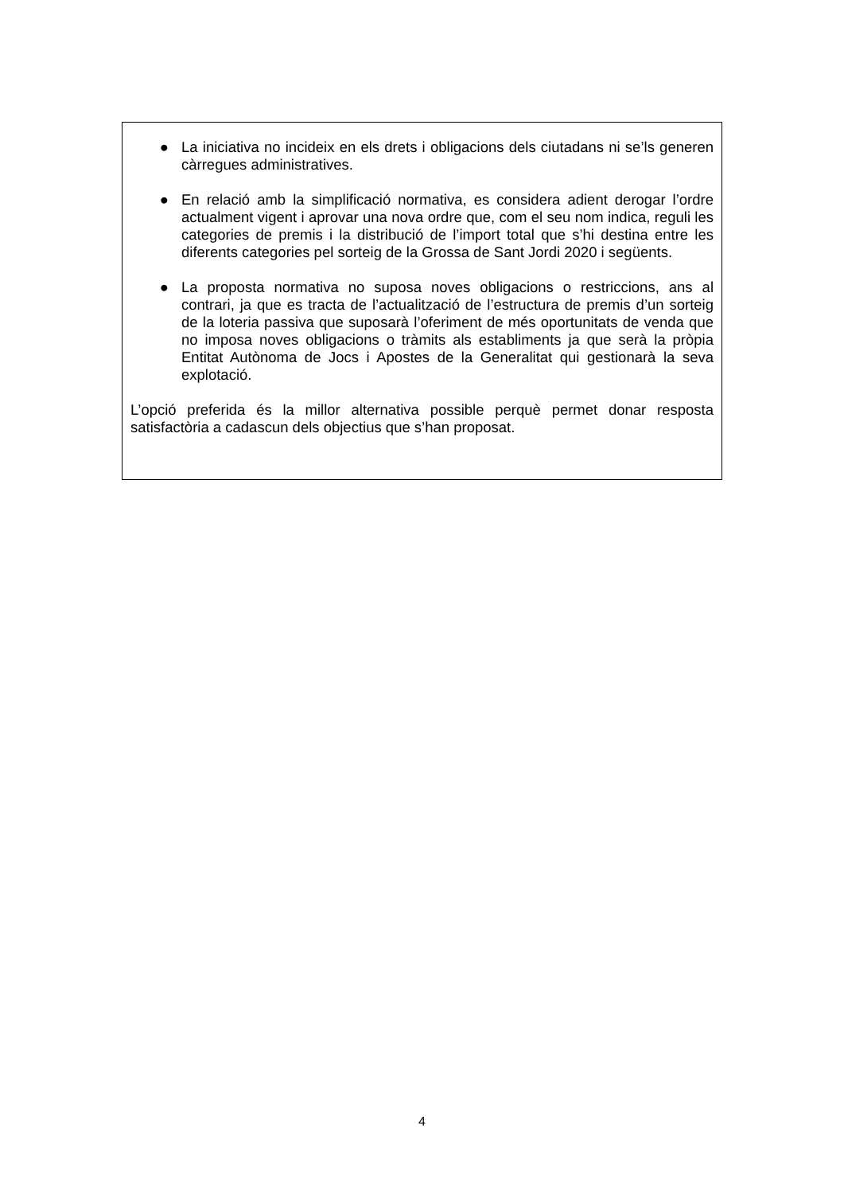● La iniciativa no incideix en els drets i obligacions dels ciutadans ni se’ls generen càrregues administratives.
● En relació amb la simplificació normativa, es considera adient derogar l’ordre actualment vigent i aprovar una nova ordre que, com el seu nom indica, reguli les categories de premis i la distribució de l’import total que s’hi destina entre les diferents categories pel sorteig de la Grossa de Sant Jordi 2020 i següents.
● La proposta normativa no suposa noves obligacions o restriccions, ans al contrari, ja que es tracta de l’actualització de l’estructura de premis d’un sorteig de la loteria passiva que suposarà l’oferiment de més oportunitats de venda que no imposa noves obligacions o tràmits als establiments ja que serà la pròpia Entitat Autònoma de Jocs i Apostes de la Generalitat qui gestionarà la seva explotació.
L’opció preferida és la millor alternativa possible perquè permet donar resposta satisfactòria a cadascun dels objectius que s’han proposat.
4